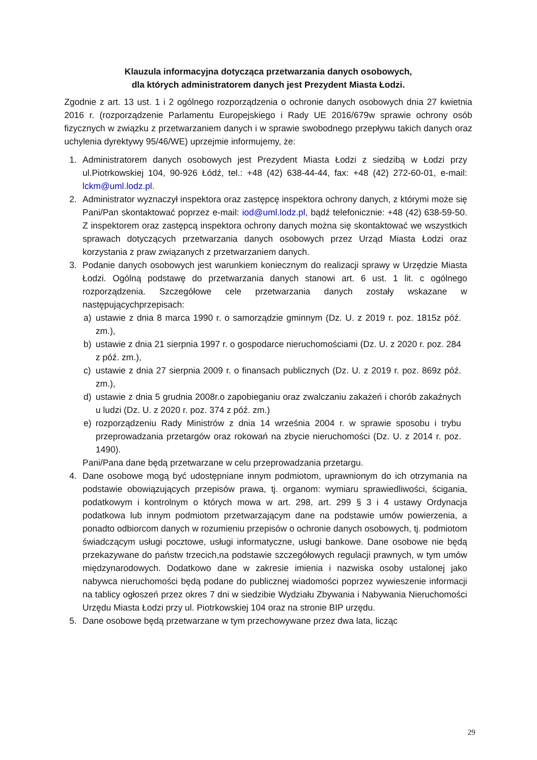Klauzula informacyjna dotycząca przetwarzania danych osobowych,
dla których administratorem danych jest Prezydent Miasta Łodzi.
Zgodnie z art. 13 ust. 1 i 2 ogólnego rozporządzenia o ochronie danych osobowych dnia 27 kwietnia 2016 r. (rozporządzenie Parlamentu Europejskiego i Rady UE 2016/679w sprawie ochrony osób fizycznych w związku z przetwarzaniem danych i w sprawie swobodnego przepływu takich danych oraz uchylenia dyrektywy 95/46/WE) uprzejmie informujemy, że:
1. Administratorem danych osobowych jest Prezydent Miasta Łodzi z siedzibą w Łodzi przy ul.Piotrkowskiej 104, 90-926 Łódź, tel.: +48 (42) 638-44-44, fax: +48 (42) 272-60-01, e-mail: lckm@uml.lodz.pl.
2. Administrator wyznaczył inspektora oraz zastępcę inspektora ochrony danych, z którymi może się Pani/Pan skontaktować poprzez e-mail: iod@uml.lodz.pl, bądź telefonicznie: +48 (42) 638-59-50. Z inspektorem oraz zastępcą inspektora ochrony danych można się skontaktować we wszystkich sprawach dotyczących przetwarzania danych osobowych przez Urząd Miasta Łodzi oraz korzystania z praw związanych z przetwarzaniem danych.
3. Podanie danych osobowych jest warunkiem koniecznym do realizacji sprawy w Urzędzie Miasta Łodzi. Ogólną podstawę do przetwarzania danych stanowi art. 6 ust. 1 lit. c ogólnego rozporządzenia. Szczegółowe cele przetwarzania danych zostały wskazane w następującychprzepisach:
a) ustawie z dnia 8 marca 1990 r. o samorządzie gminnym (Dz. U. z 2019 r. poz. 1815z póź. zm.),
b) ustawie z dnia 21 sierpnia 1997 r. o gospodarce nieruchomościami (Dz. U. z 2020 r. poz. 284 z póź. zm.),
c) ustawie z dnia 27 sierpnia 2009 r. o finansach publicznych (Dz. U. z 2019 r. poz. 869z póź. zm.),
d) ustawie z dnia 5 grudnia 2008r.o zapobieganiu oraz zwalczaniu zakażeń i chorób zakaźnych u ludzi (Dz. U. z 2020 r. poz. 374 z póź. zm.)
e) rozporządzeniu Rady Ministrów z dnia 14 września 2004 r. w sprawie sposobu i trybu przeprowadzania przetargów oraz rokowań na zbycie nieruchomości (Dz. U. z 2014 r. poz. 1490).
Pani/Pana dane będą przetwarzane w celu przeprowadzania przetargu.
4. Dane osobowe mogą być udostępniane innym podmiotom, uprawnionym do ich otrzymania na podstawie obowiązujących przepisów prawa, tj. organom: wymiaru sprawiedliwości, ścigania, podatkowym i kontrolnym o których mowa w art. 298, art. 299 § 3 i 4 ustawy Ordynacja podatkowa lub innym podmiotom przetwarzającym dane na podstawie umów powierzenia, a ponadto odbiorcom danych w rozumieniu przepisów o ochronie danych osobowych, tj. podmiotom świadczącym usługi pocztowe, usługi informatyczne, usługi bankowe. Dane osobowe nie będą przekazywane do państw trzecich,na podstawie szczegółowych regulacji prawnych, w tym umów międzynarodowych. Dodatkowo dane w zakresie imienia i nazwiska osoby ustalonej jako nabywca nieruchomości będą podane do publicznej wiadomości poprzez wywieszenie informacji na tablicy ogłoszeń przez okres 7 dni w siedzibie Wydziału Zbywania i Nabywania Nieruchomości Urzędu Miasta Łodzi przy ul. Piotrkowskiej 104 oraz na stronie BIP urzędu.
5. Dane osobowe będą przetwarzane w tym przechowywane przez dwa lata, licząc
29